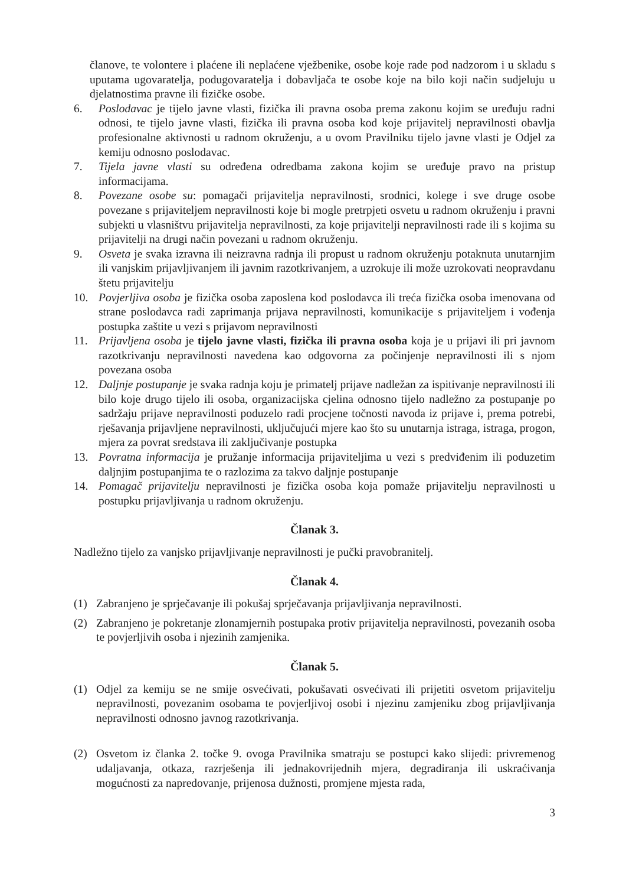članove, te volontere i plaćene ili neplaćene vježbenike, osobe koje rade pod nadzorom i u skladu s uputama ugovaratelja, podugovaratelja i dobavljača te osobe koje na bilo koji način sudjeluju u djelatnostima pravne ili fizičke osobe.
6. Poslodavac je tijelo javne vlasti, fizička ili pravna osoba prema zakonu kojim se uređuju radni odnosi, te tijelo javne vlasti, fizička ili pravna osoba kod koje prijavitelj nepravilnosti obavlja profesionalne aktivnosti u radnom okruženju, a u ovom Pravilniku tijelo javne vlasti je Odjel za kemiju odnosno poslodavac.
7. Tijela javne vlasti su određena odredbama zakona kojim se uređuje pravo na pristup informacijama.
8. Povezane osobe su: pomagači prijavitelja nepravilnosti, srodnici, kolege i sve druge osobe povezane s prijaviteljem nepravilnosti koje bi mogle pretrpjeti osvetu u radnom okruženju i pravni subjekti u vlasništvu prijavitelja nepravilnosti, za koje prijavitelji nepravilnosti rade ili s kojima su prijavitelji na drugi način povezani u radnom okruženju.
9. Osveta je svaka izravna ili neizravna radnja ili propust u radnom okruženju potaknuta unutarnjim ili vanjskim prijavljivanjem ili javnim razotkrivanjem, a uzrokuje ili može uzrokovati neopravdanu štetu prijavitelju
10. Povjerljiva osoba je fizička osoba zaposlena kod poslodavca ili treća fizička osoba imenovana od strane poslodavca radi zaprimanja prijava nepravilnosti, komunikacije s prijaviteljem i vođenja postupka zaštite u vezi s prijavom nepravilnosti
11. Prijavljena osoba je tijelo javne vlasti, fizička ili pravna osoba koja je u prijavi ili pri javnom razotkrivanju nepravilnosti navedena kao odgovorna za počinjenje nepravilnosti ili s njom povezana osoba
12. Daljnje postupanje je svaka radnja koju je primatelj prijave nadležan za ispitivanje nepravilnosti ili bilo koje drugo tijelo ili osoba, organizacijska cjelina odnosno tijelo nadležno za postupanje po sadržaju prijave nepravilnosti poduzelo radi procjene točnosti navoda iz prijave i, prema potrebi, rješavanja prijavljene nepravilnosti, uključujući mjere kao što su unutarnja istraga, istraga, progon, mjera za povrat sredstava ili zaključivanje postupka
13. Povratna informacija je pružanje informacija prijaviteljima u vezi s predviđenim ili poduzetim daljnjim postupanjima te o razlozima za takvo daljnje postupanje
14. Pomagač prijavitelju nepravilnosti je fizička osoba koja pomaže prijavitelju nepravilnosti u postupku prijavljivanja u radnom okruženju.
Članak 3.
Nadležno tijelo za vanjsko prijavljivanje nepravilnosti je pučki pravobranitelj.
Članak 4.
(1) Zabranjeno je sprječavanje ili pokušaj sprječavanja prijavljivanja nepravilnosti.
(2) Zabranjeno je pokretanje zlonamjernih postupaka protiv prijavitelja nepravilnosti, povezanih osoba te povjerljivih osoba i njezinih zamjenika.
Članak 5.
(1) Odjel za kemiju se ne smije osvećivati, pokušavati osvećivati ili prijetiti osvetom prijavitelju nepravilnosti, povezanim osobama te povjerljivoj osobi i njezinu zamjeniku zbog prijavljivanja nepravilnosti odnosno javnog razotkrivanja.
(2) Osvetom iz članka 2. točke 9. ovoga Pravilnika smatraju se postupci kako slijedi: privremenog udaljavanja, otkaza, razrješenja ili jednakovrijednih mjera, degradiranja ili uskraćivanja mogućnosti za napredovanje, prijenosa dužnosti, promjene mjesta rada,
3